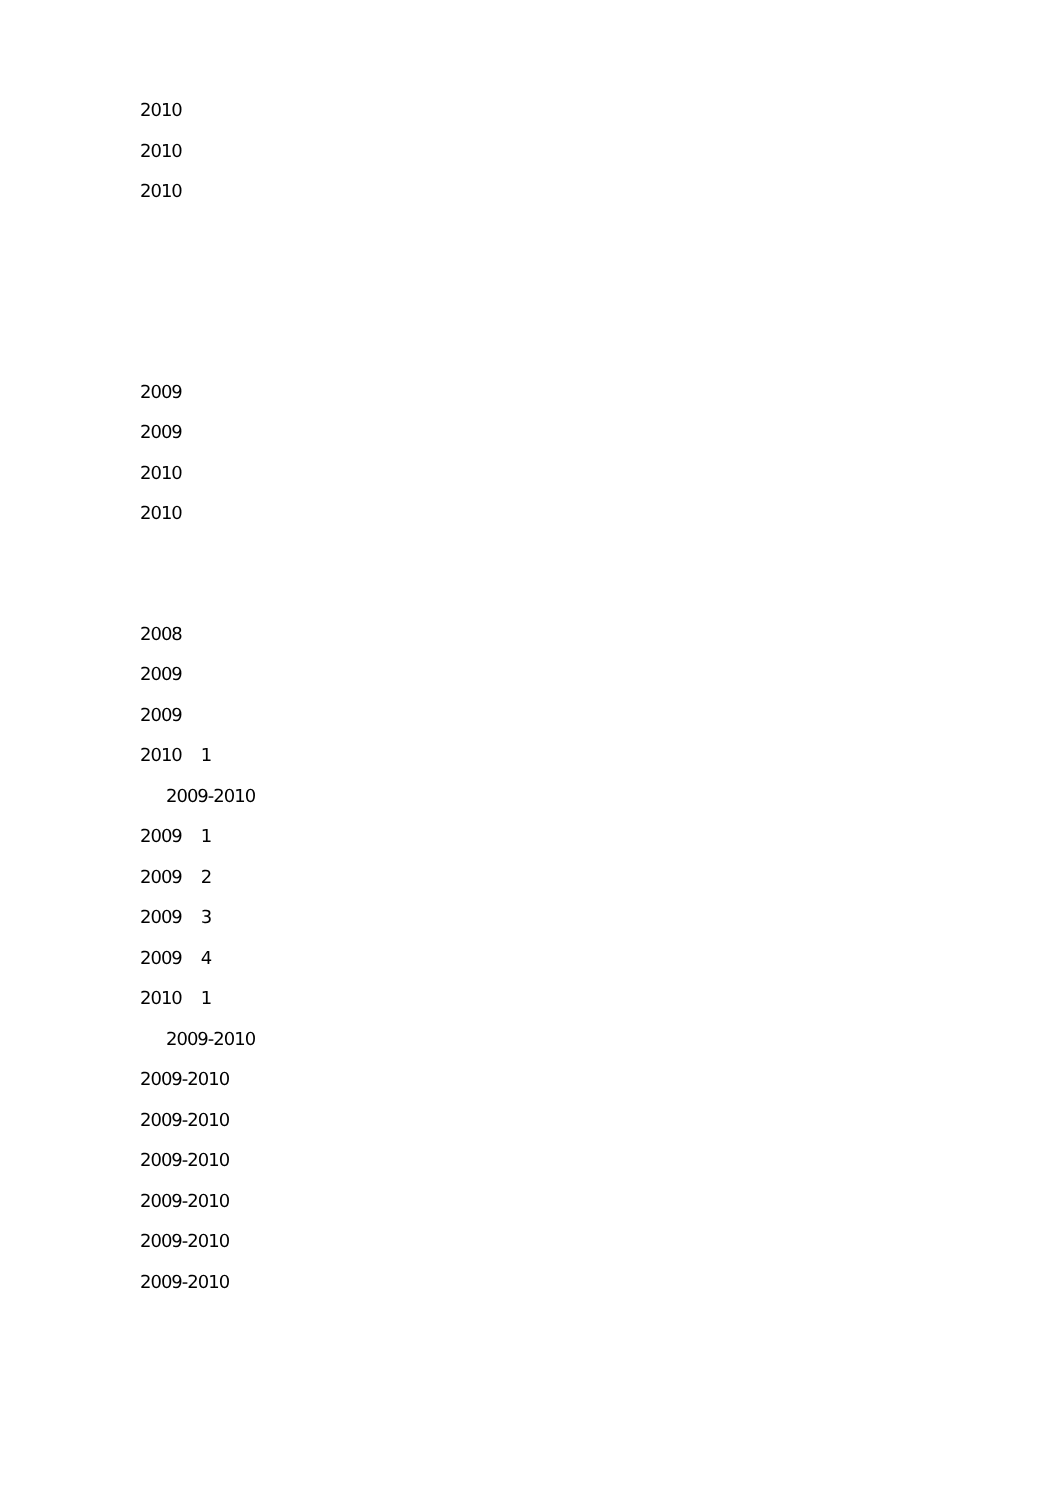2010
2010
2010
2009
2009
2010
2010
2008
2009
2009
2010 1
2009-2010
2009 1
2009 2
2009 3
2009 4
2010 1
2009-2010
2009-2010
2009-2010
2009-2010
2009-2010
2009-2010
2009-2010